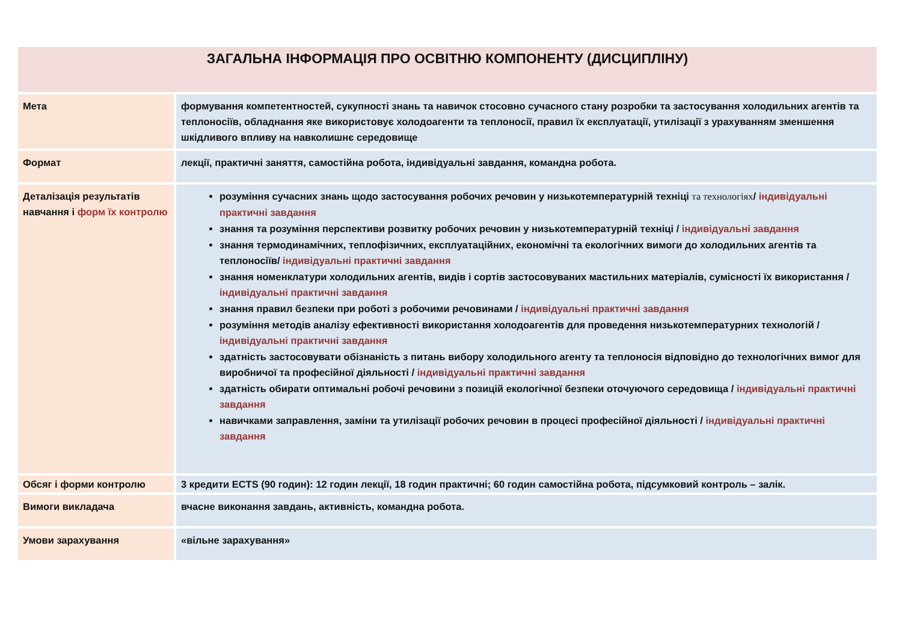| ЗАГАЛЬНА ІНФОРМАЦІЯ ПРО ОСВІТНЮ КОМПОНЕНТУ (ДИСЦИПЛІНУ) | |
| --- | --- |
| Мета | формування компетентностей, сукупності знань та навичок стосовно сучасного стану розробки та застосування холодильних агентів та теплоносіїв, обладнання яке використовує холодоагенти та теплоносії, правил їх експлуатації, утилізації з урахуванням зменшення шкідливого впливу на навколишнє середовище |
| Формат | лекції, практичні заняття, самостійна робота, індивідуальні завдання, командна робота. |
| Деталізація результатів навчання і форм їх контролю | розуміння сучасних знань щодо застосування робочих речовин у низькотемпературній техніці та технологіях / індивідуальні практичні завдання знання та розуміння перспективи розвитку робочих речовин у низькотемпературній техніці / індивідуальні завдання знання термодинамічних, теплофізичних, експлуатаційних, економічні та екологічних вимоги до холодильних агентів та теплоносіїв/ індивідуальні практичні завдання знання номенклатури холодильних агентів, видів і сортів застосовуваних мастильних матеріалів, сумісності їх використання / індивідуальні практичні завдання знання правил безпеки при роботі з робочими речовинами / індивідуальні практичні завдання розуміння методів аналізу ефективності використання холодоагентів для проведення низькотемпературних технологій / індивідуальні практичні завдання здатність застосовувати обізнаність з питань вибору холодильного агенту та теплоносія відповідно до технологічних вимог для виробничої та професійної діяльності / індивідуальні практичні завдання здатність обирати оптимальні робочі речовини з позицій екологічної безпеки оточуючого середовища / індивідуальні практичні завдання навичками заправлення, заміни та утилізації робочих речовин в процесі професійної діяльності / індивідуальні практичні завдання |
| Обсяг і форми контролю | 3 кредити ECTS (90 годин): 12 годин лекції, 18 годин практичні; 60 годин самостійна робота, підсумковий контроль – залік. |
| Вимоги викладача | вчасне виконання завдань, активність, командна робота. |
| Умови зарахування | «вільне зарахування» |